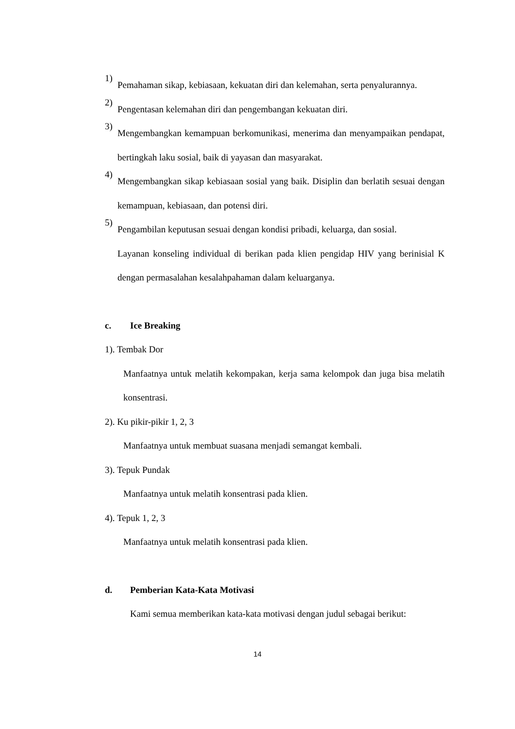1)
Pemahaman sikap, kebiasaan, kekuatan diri dan kelemahan, serta penyalurannya.
2)
Pengentasan kelemahan diri dan pengembangan kekuatan diri.
3)
Mengembangkan kemampuan berkomunikasi, menerima dan menyampaikan pendapat, bertingkah laku sosial, baik di yayasan dan masyarakat.
4)
Mengembangkan sikap kebiasaan sosial yang baik. Disiplin dan berlatih sesuai dengan kemampuan, kebiasaan, dan potensi diri.
5)
Pengambilan keputusan sesuai dengan kondisi pribadi, keluarga, dan sosial.
Layanan konseling individual di berikan pada klien pengidap HIV yang berinisial K dengan permasalahan kesalahpahaman dalam keluarganya.
c. Ice Breaking
1). Tembak Dor
Manfaatnya untuk melatih kekompakan, kerja sama kelompok dan juga bisa melatih konsentrasi.
2). Ku pikir-pikir 1, 2, 3
Manfaatnya untuk membuat suasana menjadi semangat kembali.
3). Tepuk Pundak
Manfaatnya untuk melatih konsentrasi pada klien.
4). Tepuk 1, 2, 3
Manfaatnya untuk melatih konsentrasi pada klien.
d. Pemberian Kata-Kata Motivasi
Kami semua memberikan kata-kata motivasi dengan judul sebagai berikut:
14